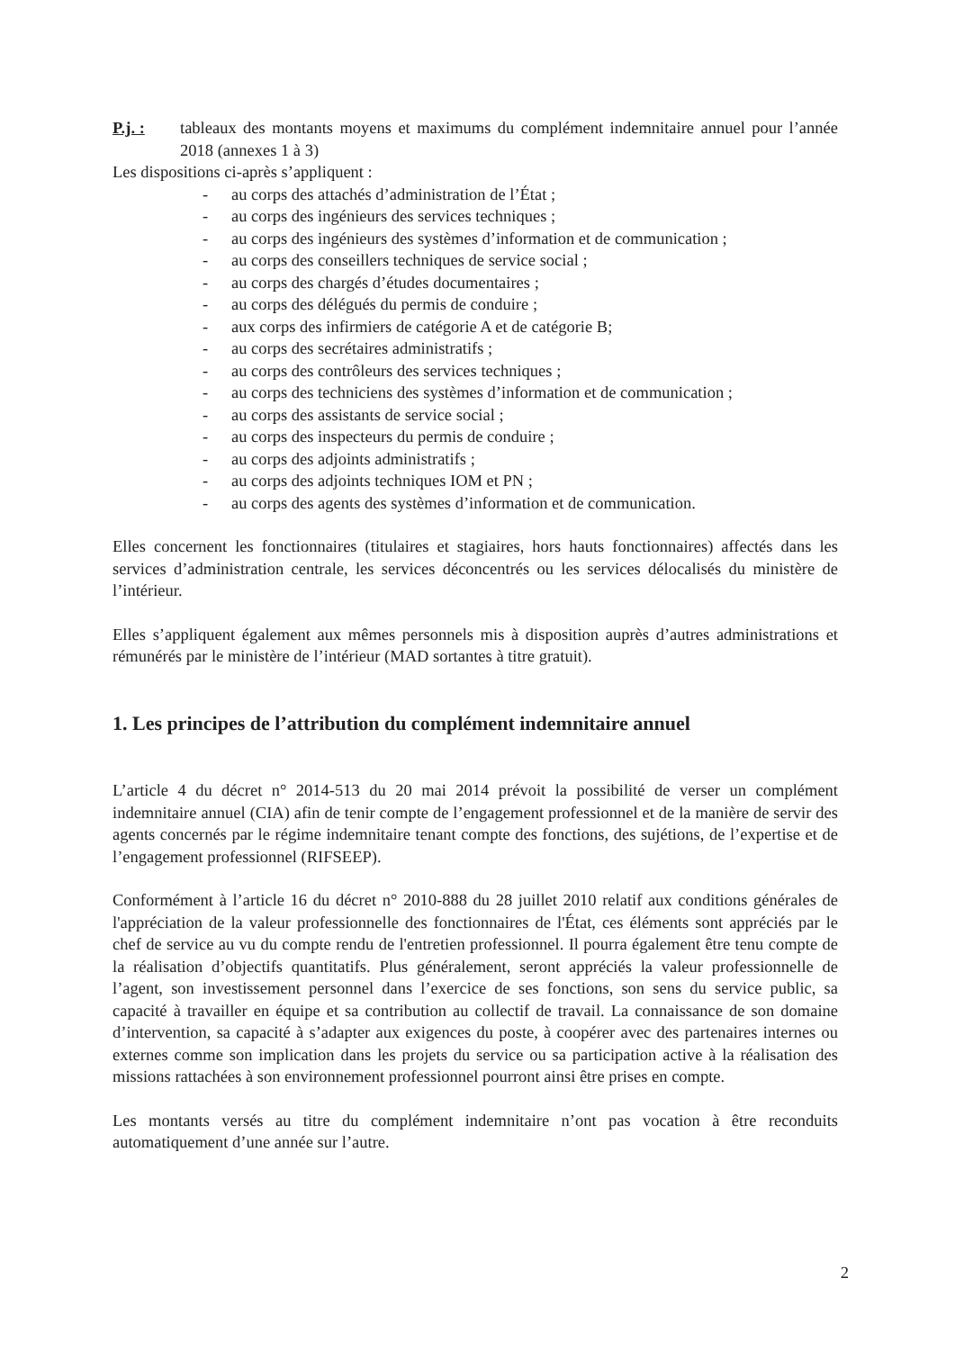P.j. : tableaux des montants moyens et maximums du complément indemnitaire annuel pour l’année 2018 (annexes 1 à 3)
Les dispositions ci-après s’appliquent :
- au corps des attachés d’administration de l’État ;
- au corps des ingénieurs des services techniques ;
- au corps des ingénieurs des systèmes d’information et de communication ;
- au corps des conseillers techniques de service social ;
- au corps des chargés d’études documentaires ;
- au corps des délégués du permis de conduire ;
- aux corps des infirmiers de catégorie A et de catégorie B;
- au corps des secrétaires administratifs ;
- au corps des contrôleurs des services techniques ;
- au corps des techniciens des systèmes d’information et de communication ;
- au corps des assistants de service social ;
- au corps des inspecteurs du permis de conduire ;
- au corps des adjoints administratifs ;
- au corps des adjoints techniques IOM et PN ;
- au corps des agents des systèmes d’information et de communication.
Elles concernent les fonctionnaires (titulaires et stagiaires, hors hauts fonctionnaires) affectés dans les services d’administration centrale, les services déconcentrés ou les services délocalisés du ministère de l’intérieur.
Elles s’appliquent également aux mêmes personnels mis à disposition auprès d’autres administrations et rémunérés par le ministère de l’intérieur (MAD sortantes à titre gratuit).
1. Les principes de l’attribution du complément indemnitaire annuel
L’article 4 du décret n° 2014-513 du 20 mai 2014 prévoit la possibilité de verser un complément indemnitaire annuel (CIA) afin de tenir compte de l’engagement professionnel et de la manière de servir des agents concernés par le régime indemnitaire tenant compte des fonctions, des sujétions, de l’expertise et de l’engagement professionnel (RIFSEEP).
Conformément à l’article 16 du décret n° 2010-888 du 28 juillet 2010 relatif aux conditions générales de l'appréciation de la valeur professionnelle des fonctionnaires de l'État, ces éléments sont appréciés par le chef de service au vu du compte rendu de l'entretien professionnel. Il pourra également être tenu compte de la réalisation d’objectifs quantitatifs. Plus généralement, seront appréciés la valeur professionnelle de l’agent, son investissement personnel dans l’exercice de ses fonctions, son sens du service public, sa capacité à travailler en équipe et sa contribution au collectif de travail. La connaissance de son domaine d’intervention, sa capacité à s’adapter aux exigences du poste, à coopérer avec des partenaires internes ou externes comme son implication dans les projets du service ou sa participation active à la réalisation des missions rattachées à son environnement professionnel pourront ainsi être prises en compte.
Les montants versés au titre du complément indemnitaire n’ont pas vocation à être reconduits automatiquement d’une année sur l’autre.
2